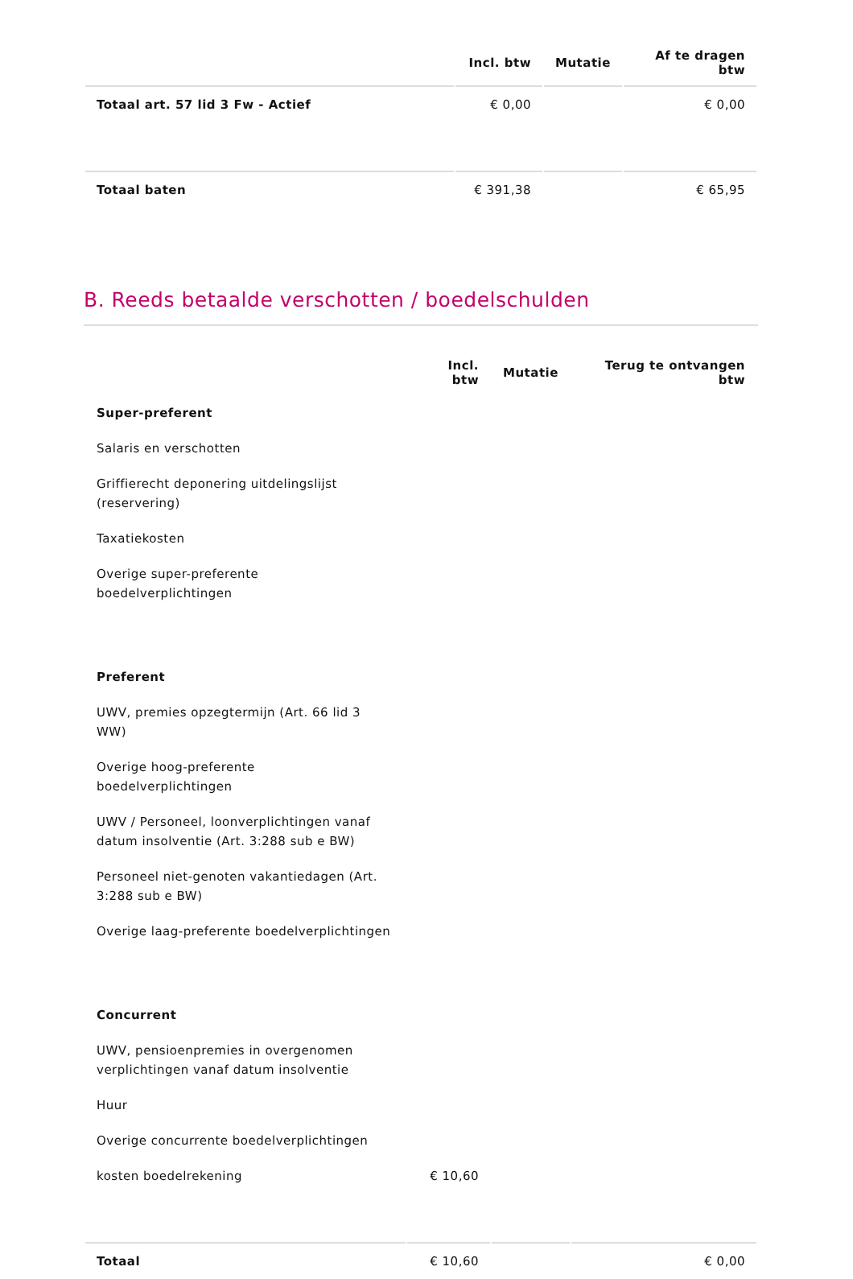| | Incl. btw | Mutatie | Af te dragen btw |
| --- | --- | --- | --- |
| Totaal art. 57 lid 3 Fw - Actief | € 0,00 | | € 0,00 |
| Totaal baten | € 391,38 | | € 65,95 |
B. Reeds betaalde verschotten / boedelschulden
| | Incl. btw | Mutatie | Terug te ontvangen btw |
| --- | --- | --- | --- |
| Super-preferent | | | |
| Salaris en verschotten | | | |
| Griffierecht deponering uitdelingslijst (reservering) | | | |
| Taxatiekosten | | | |
| Overige super-preferente boedelverplichtingen | | | |
| Preferent | | | |
| UWV, premies opzegtermijn (Art. 66 lid 3 WW) | | | |
| Overige hoog-preferente boedelverplichtingen | | | |
| UWV / Personeel, loonverplichtingen vanaf datum insolventie (Art. 3:288 sub e BW) | | | |
| Personeel niet-genoten vakantiedagen (Art. 3:288 sub e BW) | | | |
| Overige laag-preferente boedelverplichtingen | | | |
| Concurrent | | | |
| UWV, pensioenpremies in overgenomen verplichtingen vanaf datum insolventie | | | |
| Huur | | | |
| Overige concurrente boedelverplichtingen | | | |
| kosten boedelrekening | € 10,60 | | |
| Totaal | € 10,60 | | € 0,00 |